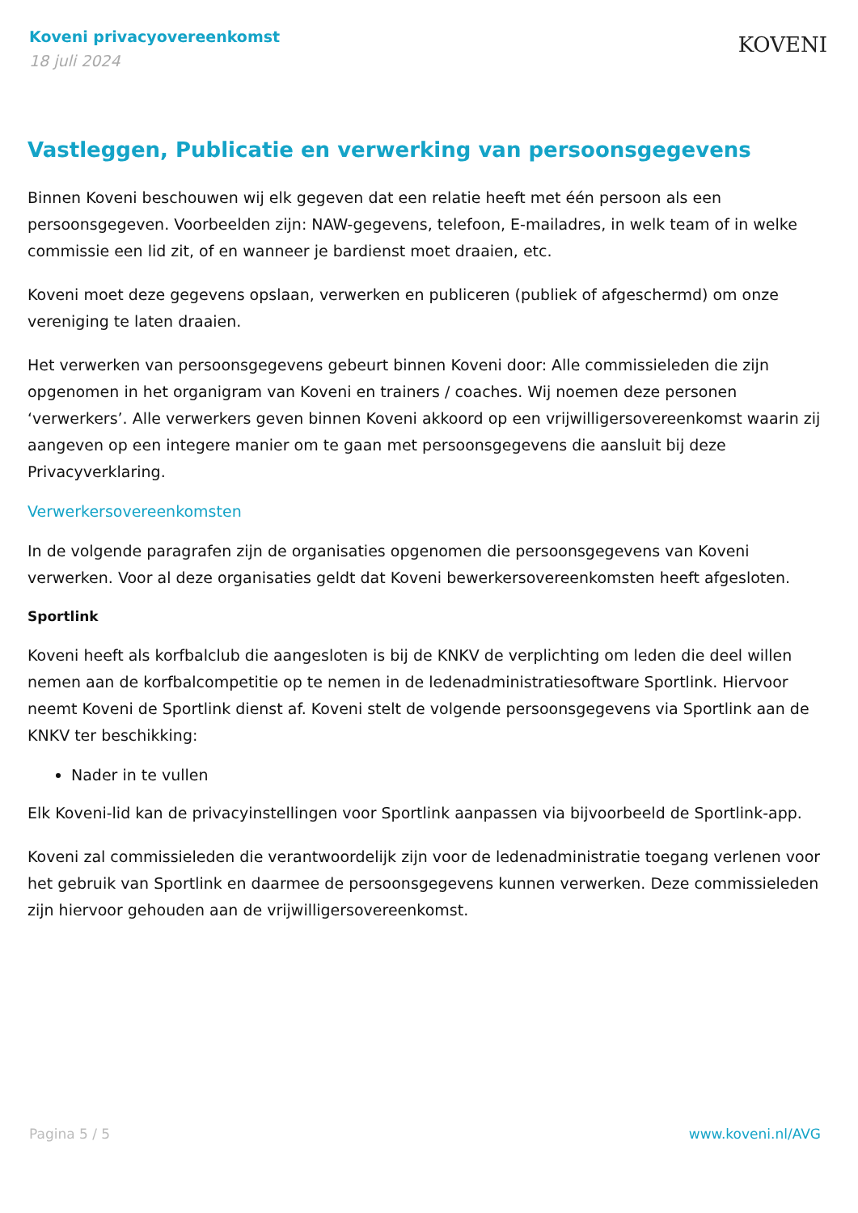Koveni privacyovereenkomst
18 juli 2024
KOVENI
Vastleggen, Publicatie en verwerking van persoonsgegevens
Binnen Koveni beschouwen wij elk gegeven dat een relatie heeft met één persoon als een persoonsgegeven. Voorbeelden zijn: NAW-gegevens, telefoon, E-mailadres, in welk team of in welke commissie een lid zit, of en wanneer je bardienst moet draaien, etc.
Koveni moet deze gegevens opslaan, verwerken en publiceren (publiek of afgeschermd) om onze vereniging te laten draaien.
Het verwerken van persoonsgegevens gebeurt binnen Koveni door: Alle commissieleden die zijn opgenomen in het organigram van Koveni en trainers / coaches. Wij noemen deze personen ‘verwerkers’. Alle verwerkers geven binnen Koveni akkoord op een vrijwilligersovereenkomst waarin zij aangeven op een integere manier om te gaan met persoonsgegevens die aansluit bij deze Privacyverklaring.
Verwerkersovereenkomsten
In de volgende paragrafen zijn de organisaties opgenomen die persoonsgegevens van Koveni verwerken. Voor al deze organisaties geldt dat Koveni bewerkersovereenkomsten heeft afgesloten.
Sportlink
Koveni heeft als korfbalclub die aangesloten is bij de KNKV de verplichting om leden die deel willen nemen aan de korfbalcompetitie op te nemen in de ledenadministratiesoftware Sportlink. Hiervoor neemt Koveni de Sportlink dienst af. Koveni stelt de volgende persoonsgegevens via Sportlink aan de KNKV ter beschikking:
Nader in te vullen
Elk Koveni-lid kan de privacyinstellingen voor Sportlink aanpassen via bijvoorbeeld de Sportlink-app.
Koveni zal commissieleden die verantwoordelijk zijn voor de ledenadministratie toegang verlenen voor het gebruik van Sportlink en daarmee de persoonsgegevens kunnen verwerken. Deze commissieleden zijn hiervoor gehouden aan de vrijwilligersovereenkomst.
Pagina 5 / 5 www.koveni.nl/AVG